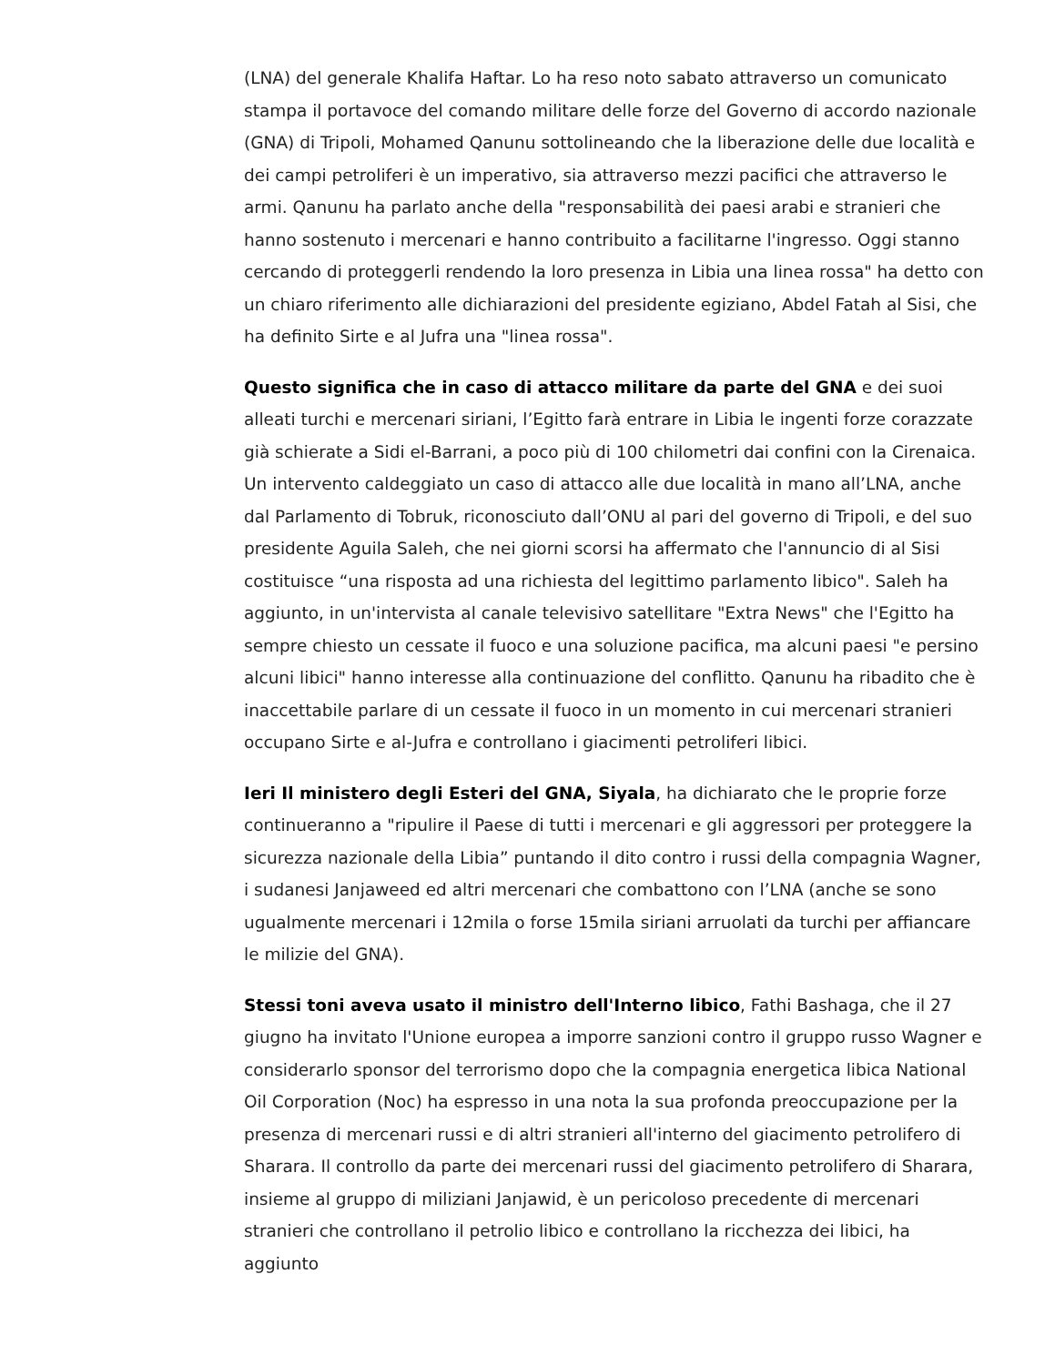(LNA) del generale Khalifa Haftar. Lo ha reso noto sabato attraverso un comunicato stampa il portavoce del comando militare delle forze del Governo di accordo nazionale (GNA) di Tripoli, Mohamed Qanunu sottolineando che la liberazione delle due località e dei campi petroliferi è un imperativo, sia attraverso mezzi pacifici che attraverso le armi. Qanunu ha parlato anche della "responsabilità dei paesi arabi e stranieri che hanno sostenuto i mercenari e hanno contribuito a facilitarne l'ingresso. Oggi stanno cercando di proteggerli rendendo la loro presenza in Libia una linea rossa" ha detto con un chiaro riferimento alle dichiarazioni del presidente egiziano, Abdel Fatah al Sisi, che ha definito Sirte e al Jufra una "linea rossa".
Questo significa che in caso di attacco militare da parte del GNA e dei suoi alleati turchi e mercenari siriani, l’Egitto farà entrare in Libia le ingenti forze corazzate già schierate a Sidi el-Barrani, a poco più di 100 chilometri dai confini con la Cirenaica. Un intervento caldeggiato un caso di attacco alle due località in mano all’LNA, anche dal Parlamento di Tobruk, riconosciuto dall’ONU al pari del governo di Tripoli, e del suo presidente Aguila Saleh, che nei giorni scorsi ha affermato che l'annuncio di al Sisi costituisce “una risposta ad una richiesta del legittimo parlamento libico". Saleh ha aggiunto, in un'intervista al canale televisivo satellitare "Extra News" che l'Egitto ha sempre chiesto un cessate il fuoco e una soluzione pacifica, ma alcuni paesi "e persino alcuni libici" hanno interesse alla continuazione del conflitto. Qanunu ha ribadito che è inaccettabile parlare di un cessate il fuoco in un momento in cui mercenari stranieri occupano Sirte e al-Jufra e controllano i giacimenti petroliferi libici.
Ieri Il ministero degli Esteri del GNA, Siyala, ha dichiarato che le proprie forze continueranno a "ripulire il Paese di tutti i mercenari e gli aggressori per proteggere la sicurezza nazionale della Libia” puntando il dito contro i russi della compagnia Wagner, i sudanesi Janjaweed ed altri mercenari che combattono con l’LNA (anche se sono ugualmente mercenari i 12mila o forse 15mila siriani arruolati da turchi per affiancare le milizie del GNA).
Stessi toni aveva usato il ministro dell'Interno libico, Fathi Bashaga, che il 27 giugno ha invitato l'Unione europea a imporre sanzioni contro il gruppo russo Wagner e considerarlo sponsor del terrorismo dopo che la compagnia energetica libica National Oil Corporation (Noc) ha espresso in una nota la sua profonda preoccupazione per la presenza di mercenari russi e di altri stranieri all'interno del giacimento petrolifero di Sharara. Il controllo da parte dei mercenari russi del giacimento petrolifero di Sharara, insieme al gruppo di miliziani Janjawid, è un pericoloso precedente di mercenari stranieri che controllano il petrolio libico e controllano la ricchezza dei libici, ha aggiunto